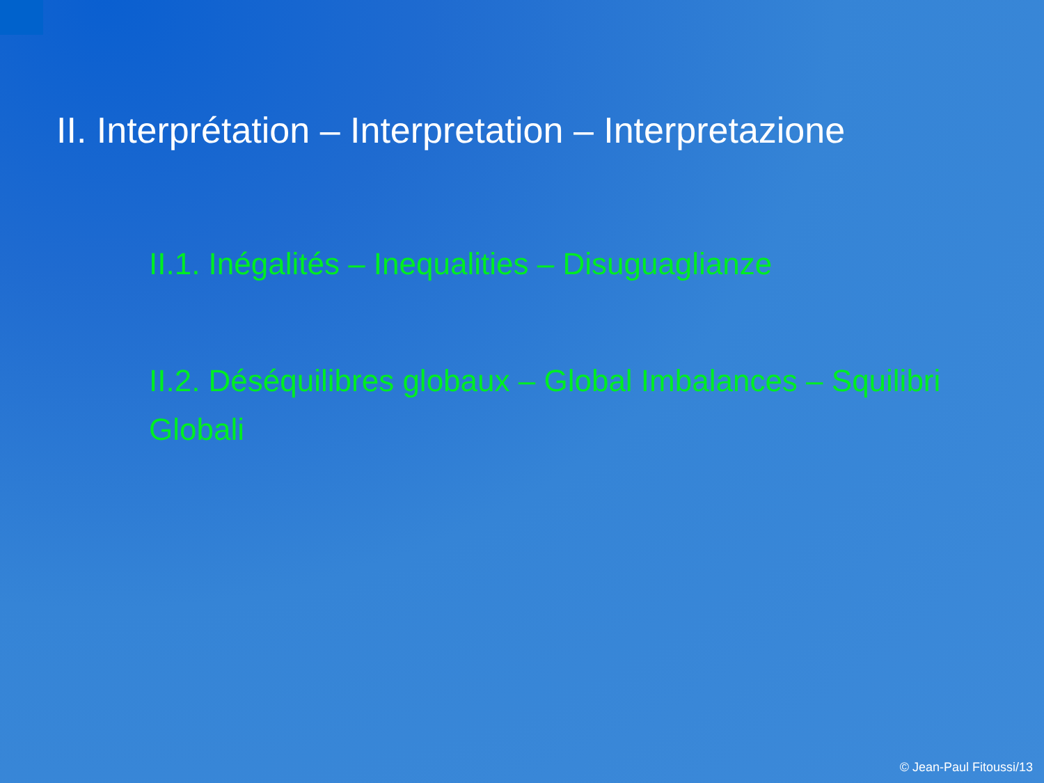II. Interprétation – Interpretation – Interpretazione
II.1. Inégalités – Inequalities – Disuguaglianze
II.2. Déséquilibres globaux – Global Imbalances – Squilibri Globali
© Jean-Paul Fitoussi/13